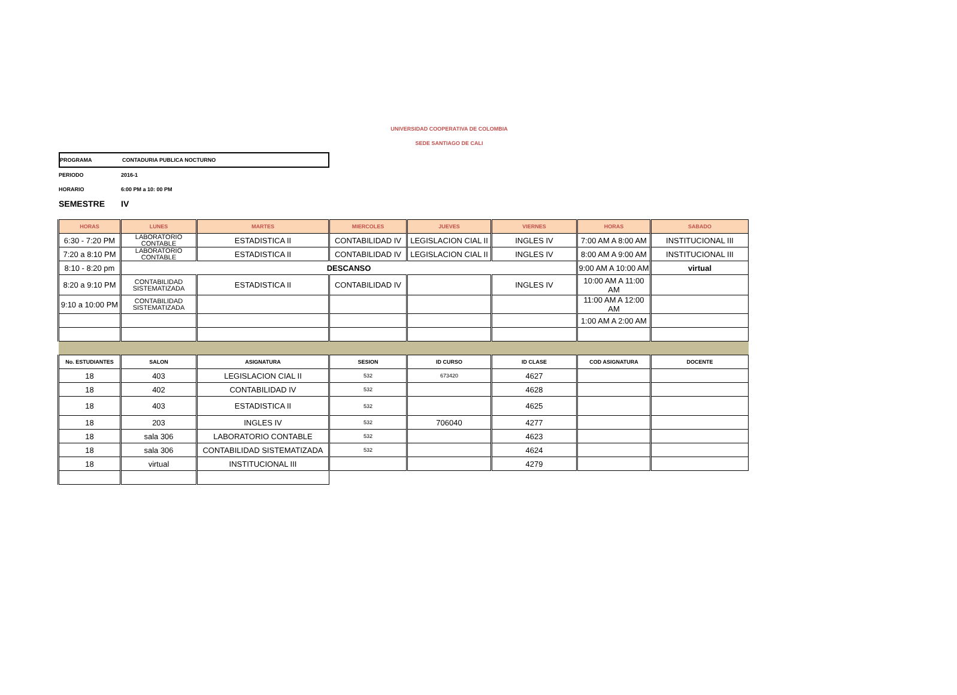UNIVERSIDAD COOPERATIVA DE COLOMBIA
SEDE SANTIAGO DE CALI
PROGRAMA CONTADURIA PUBLICA NOCTURNO
PERIODO 2016-1
HORARIO 6:00 PM a 10: 00 PM
SEMESTRE IV
| HORAS | LUNES | MARTES | MIERCOLES | JUEVES | VIERNES | HORAS | SABADO |
| --- | --- | --- | --- | --- | --- | --- | --- |
| 6:30 - 7:20 PM | LABORATORIO CONTABLE | ESTADISTICA II | CONTABILIDAD IV | LEGISLACION CIAL II | INGLES IV | 7:00 AM A 8:00 AM | INSTITUCIONAL III |
| 7:20 a 8:10 PM | LABORATORIO CONTABLE | ESTADISTICA II | CONTABILIDAD IV | LEGISLACION CIAL II | INGLES IV | 8:00 AM A 9:00 AM | INSTITUCIONAL III |
| 8:10 - 8:20 pm | DESCANSO | | | | | 9:00 AM A 10:00 AM | virtual |
| 8:20 a 9:10 PM | CONTABILIDAD SISTEMATIZADA | ESTADISTICA II | CONTABILIDAD IV | | INGLES IV | 10:00 AM A 11:00 AM | |
| 9:10 a 10:00 PM | CONTABILIDAD SISTEMATIZADA | | | | | 11:00 AM A 12:00 AM | |
| | | | | | | 1:00 AM A 2:00 AM | |
| No. ESTUDIANTES | SALON | ASIGNATURA | SESION | ID CURSO | ID CLASE | COD ASIGNATURA | DOCENTE |
| 18 | 403 | LEGISLACION CIAL II | 532 | 673420 | 4627 | | |
| 18 | 402 | CONTABILIDAD IV | 532 | | 4628 | | |
| 18 | 403 | ESTADISTICA II | 532 | | 4625 | | |
| 18 | 203 | INGLES IV | 532 | 706040 | 4277 | | |
| 18 | sala 306 | LABORATORIO CONTABLE | 532 | | 4623 | | |
| 18 | sala 306 | CONTABILIDAD SISTEMATIZADA | 532 | | 4624 | | |
| 18 | virtual | INSTITUCIONAL III | | | 4279 | | |